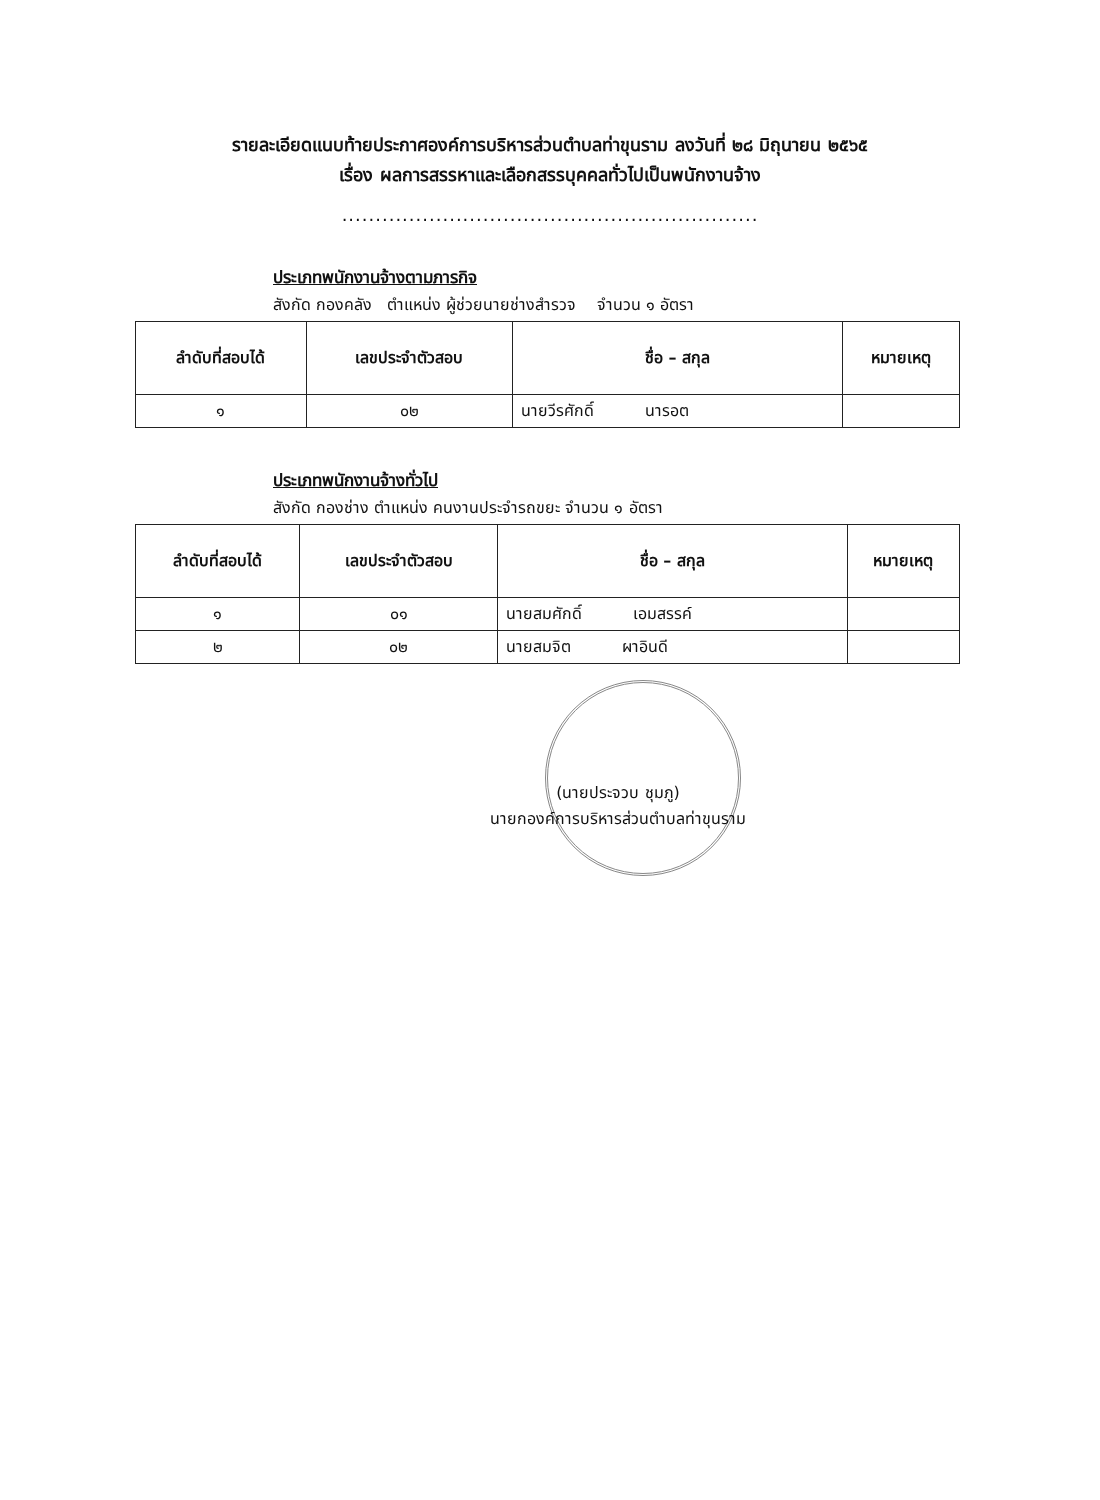รายละเอียดแนบท้ายประกาศองค์การบริหารส่วนตำบลท่าขุนราม ลงวันที่ ๒๘ มิถุนายน ๒๕๖๕
เรื่อง ผลการสรรหาและเลือกสรรบุคคลทั่วไปเป็นพนักงานจ้าง
..............................................................
ประเภทพนักงานจ้างตามภารกิจ
สังกัด กองคลัง ตำแหน่ง ผู้ช่วยนายช่างสำรวจ จำนวน ๑ อัตรา
| ลำดับที่สอบได้ | เลขประจำตัวสอบ | ชื่อ – สกุล | หมายเหตุ |
| --- | --- | --- | --- |
| ๑ | ๐๒ | นายวีรศักดิ์ นารอต | |
ประเภทพนักงานจ้างทั่วไป
สังกัด กองช่าง ตำแหน่ง คนงานประจำรถขยะ จำนวน ๑ อัตรา
| ลำดับที่สอบได้ | เลขประจำตัวสอบ | ชื่อ – สกุล | หมายเหตุ |
| --- | --- | --- | --- |
| ๑ | ๐๑ | นายสมศักดิ์ เอมสรรค์ | |
| ๒ | ๐๒ | นายสมจิต ผาอินดี | |
(นายประจวบ ชุมภู)
นายกองค์การบริหารส่วนตำบลท่าขุนราม